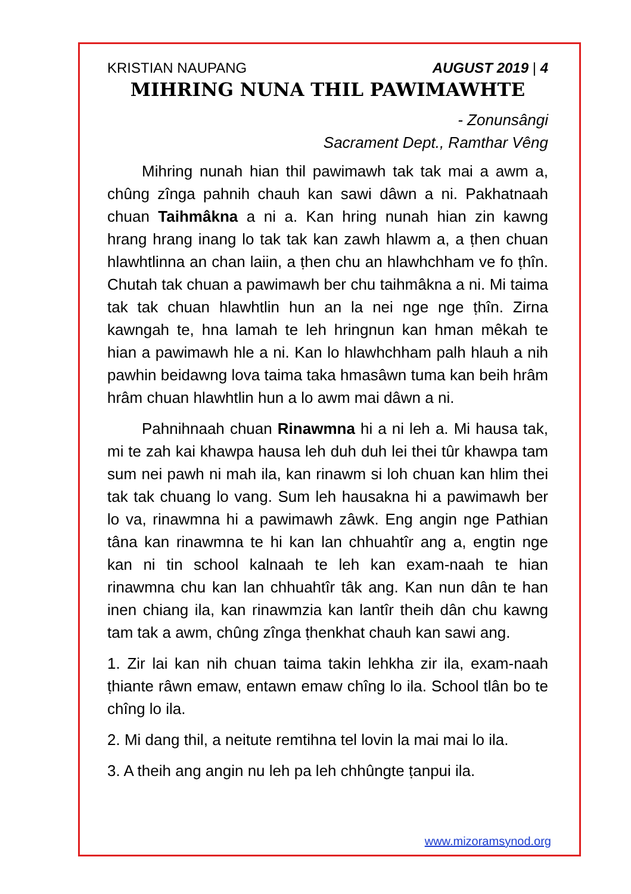KRISTIAN NAUPANG AUGUST 2019 | 4
MIHRING NUNA THIL PAWIMAWHTE
- Zonunsângi
Sacrament Dept., Ramthar Vêng
Mihring nunah hian thil pawimawh tak tak mai a awm a, chûng zînga pahnih chauh kan sawi dâwn a ni. Pakhatnaah chuan Taihmâkna a ni a. Kan hring nunah hian zin kawng hrang hrang inang lo tak tak kan zawh hlawm a, a ṭhen chuan hlawhtlinna an chan laiin, a ṭhen chu an hlawhchham ve fo ṭhîn. Chutah tak chuan a pawimawh ber chu taihmâkna a ni. Mi taima tak tak chuan hlawhtlin hun an la nei nge nge ṭhîn. Zirna kawngah te, hna lamah te leh hringnun kan hman mêkah te hian a pawimawh hle a ni. Kan lo hlawhchham palh hlauh a nih pawhin beidawng lova taima taka hmasâwn tuma kan beih hrâm hrâm chuan hlawhtlin hun a lo awm mai dâwn a ni.
Pahnihnaah chuan Rinawmna hi a ni leh a. Mi hausa tak, mi te zah kai khawpa hausa leh duh duh lei thei tûr khawpa tam sum nei pawh ni mah ila, kan rinawm si loh chuan kan hlim thei tak tak chuang lo vang. Sum leh hausakna hi a pawimawh ber lo va, rinawmna hi a pawimawh zâwk. Eng angin nge Pathian tâna kan rinawmna te hi kan lan chhuahtîr ang a, engtin nge kan ni tin school kalnaah te leh kan exam-naah te hian rinawmna chu kan lan chhuahtîr tâk ang. Kan nun dân te han inen chiang ila, kan rinawmzia kan lantîr theih dân chu kawng tam tak a awm, chûng zînga ṭhenkhat chauh kan sawi ang.
1. Zir lai kan nih chuan taima takin lehkha zir ila, exam-naah ṭhiante râwn emaw, entawn emaw chîng lo ila. School tlân bo te chîng lo ila.
2. Mi dang thil, a neitute remtihna tel lovin la mai mai lo ila.
3. A theih ang angin nu leh pa leh chhûngte ṭanpui ila.
www.mizoramsynod.org